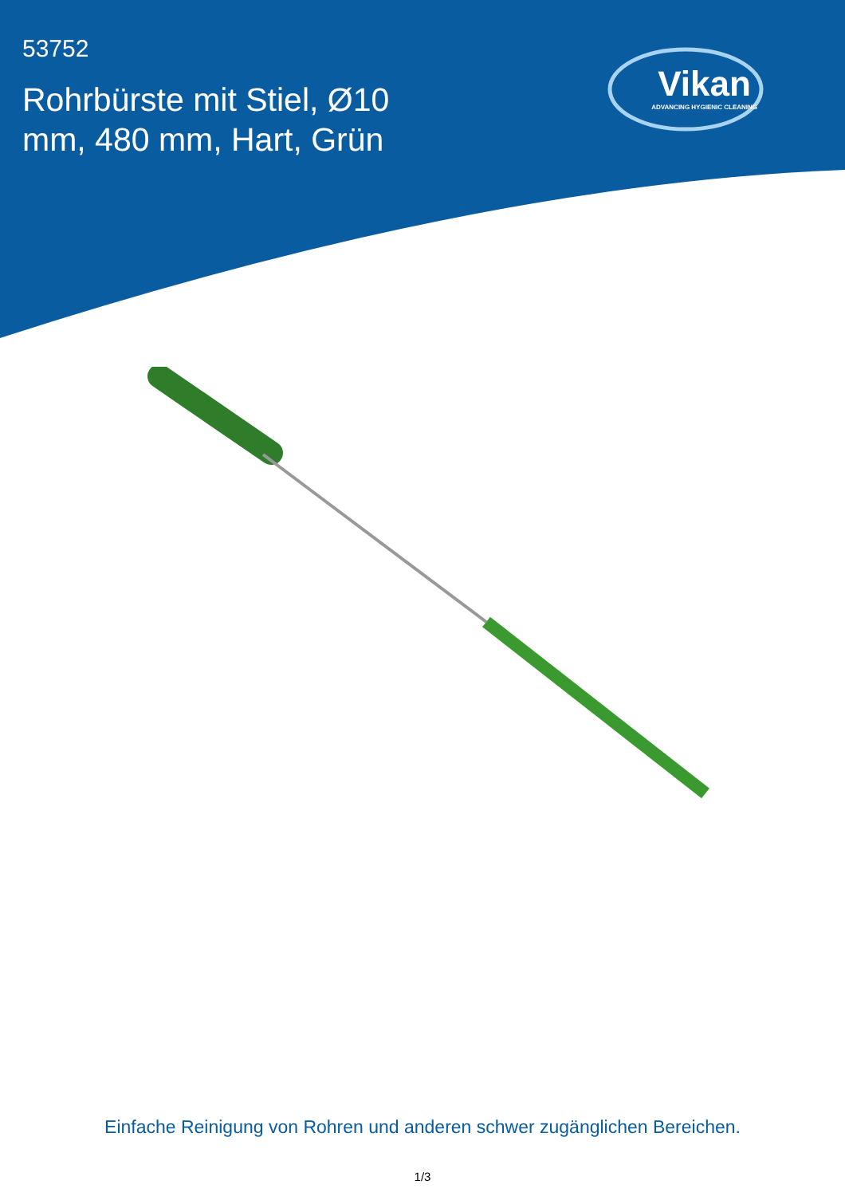53752
Rohrbürste mit Stiel, Ø10 mm, 480 mm, Hart, Grün
Vikan
ADVANCING HYGIENIC CLEANING
Einfache Reinigung von Rohren und anderen schwer zugänglichen Bereichen.
1/3